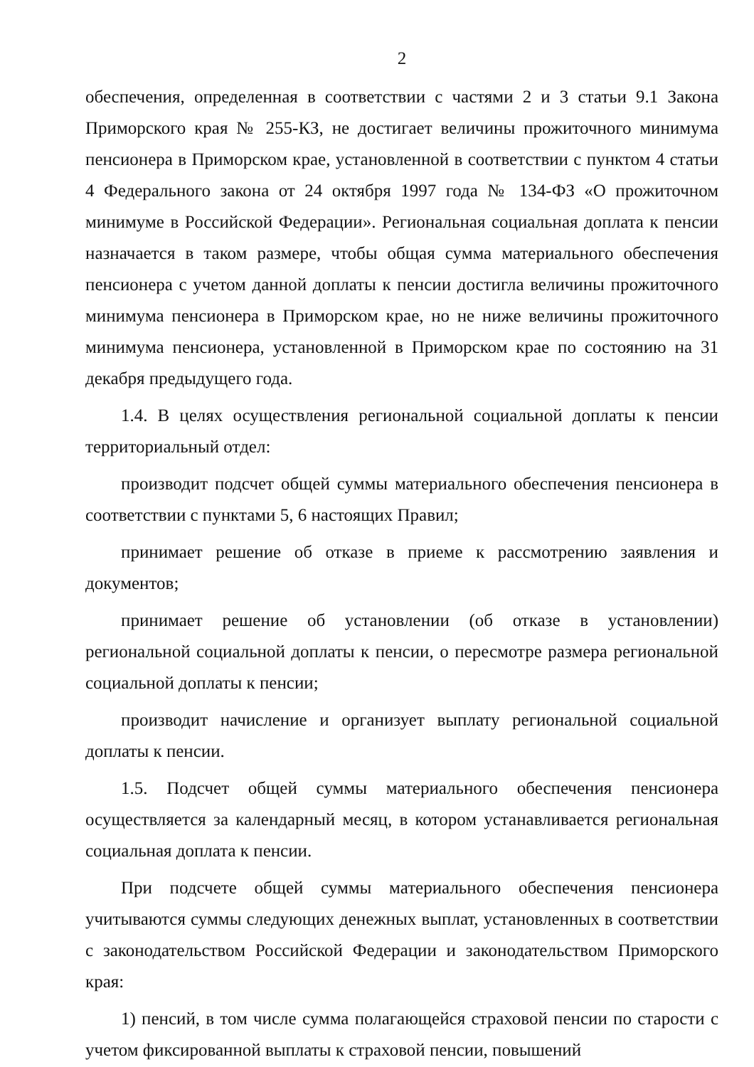2
обеспечения, определенная в соответствии с частями 2 и 3 статьи 9.1 Закона Приморского края № 255-КЗ, не достигает величины прожиточного минимума пенсионера в Приморском крае, установленной в соответствии с пунктом 4 статьи 4 Федерального закона от 24 октября 1997 года № 134-ФЗ «О прожиточном минимуме в Российской Федерации». Региональная социальная доплата к пенсии назначается в таком размере, чтобы общая сумма материального обеспечения пенсионера с учетом данной доплаты к пенсии достигла величины прожиточного минимума пенсионера в Приморском крае, но не ниже величины прожиточного минимума пенсионера, установленной в Приморском крае по состоянию на 31 декабря предыдущего года.
1.4. В целях осуществления региональной социальной доплаты к пенсии территориальный отдел:
производит подсчет общей суммы материального обеспечения пенсионера в соответствии с пунктами 5, 6 настоящих Правил;
принимает решение об отказе в приеме к рассмотрению заявления и документов;
принимает решение об установлении (об отказе в установлении) региональной социальной доплаты к пенсии, о пересмотре размера региональной социальной доплаты к пенсии;
производит начисление и организует выплату региональной социальной доплаты к пенсии.
1.5. Подсчет общей суммы материального обеспечения пенсионера осуществляется за календарный месяц, в котором устанавливается региональная социальная доплата к пенсии.
При подсчете общей суммы материального обеспечения пенсионера учитываются суммы следующих денежных выплат, установленных в соответствии с законодательством Российской Федерации и законодательством Приморского края:
1) пенсий, в том числе сумма полагающейся страховой пенсии по старости с учетом фиксированной выплаты к страховой пенсии, повышений